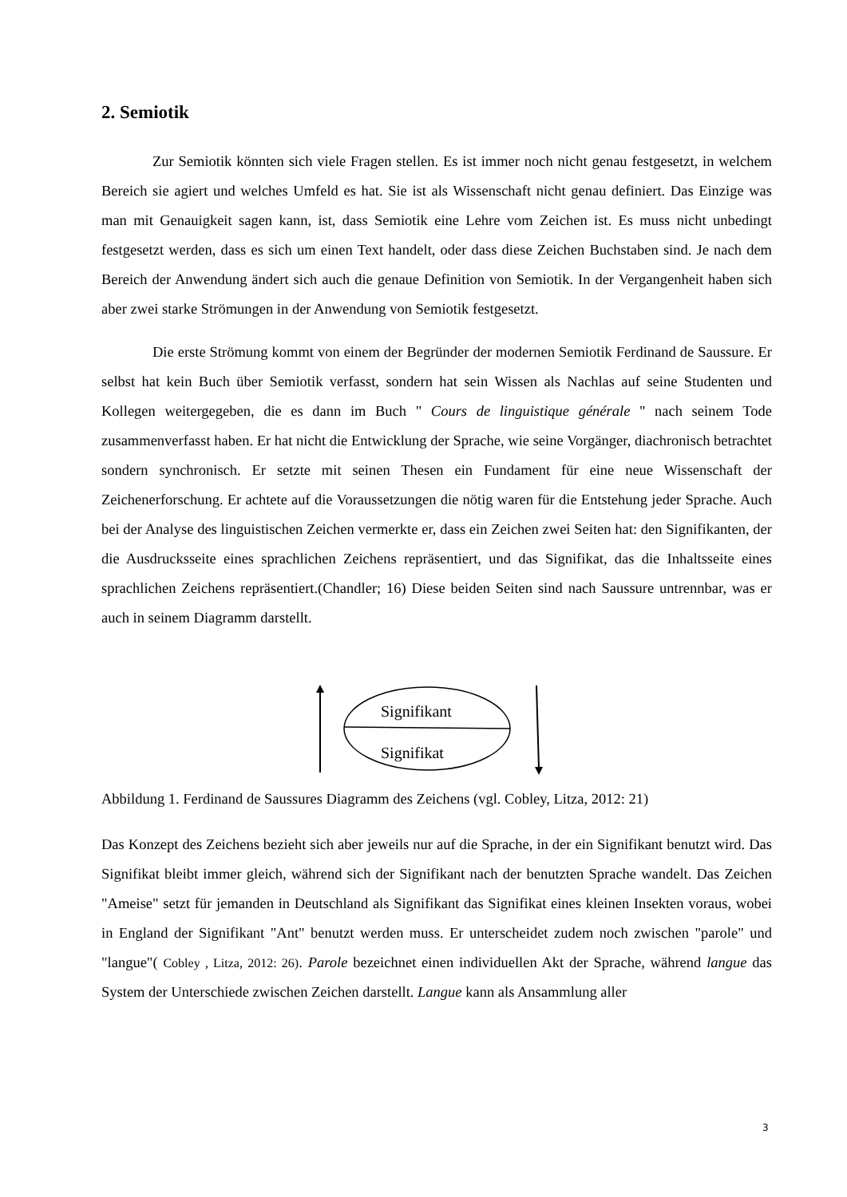2. Semiotik
Zur Semiotik könnten sich viele Fragen stellen. Es ist immer noch nicht genau festgesetzt, in welchem Bereich sie agiert und welches Umfeld es hat. Sie ist als Wissenschaft nicht genau definiert. Das Einzige was man mit Genauigkeit sagen kann, ist, dass Semiotik eine Lehre vom Zeichen ist. Es muss nicht unbedingt festgesetzt werden, dass es sich um einen Text handelt, oder dass diese Zeichen Buchstaben sind. Je nach dem Bereich der Anwendung ändert sich auch die genaue Definition von Semiotik. In der Vergangenheit haben sich aber zwei starke Strömungen in der Anwendung von Semiotik festgesetzt.
Die erste Strömung kommt von einem der Begründer der modernen Semiotik Ferdinand de Saussure. Er selbst hat kein Buch über Semiotik verfasst, sondern hat sein Wissen als Nachlas auf seine Studenten und Kollegen weitergegeben, die es dann im Buch " Cours de linguistique générale " nach seinem Tode zusammenverfasst haben. Er hat nicht die Entwicklung der Sprache, wie seine Vorgänger, diachronisch betrachtet sondern synchronisch. Er setzte mit seinen Thesen ein Fundament für eine neue Wissenschaft der Zeichenerforschung. Er achtete auf die Voraussetzungen die nötig waren für die Entstehung jeder Sprache. Auch bei der Analyse des linguistischen Zeichen vermerkte er, dass ein Zeichen zwei Seiten hat: den Signifikanten, der die Ausdrucksseite eines sprachlichen Zeichens repräsentiert, und das Signifikat, das die Inhaltsseite eines sprachlichen Zeichens repräsentiert.(Chandler; 16) Diese beiden Seiten sind nach Saussure untrennbar, was er auch in seinem Diagramm darstellt.
Signifikant
Signifikat
Abbildung 1. Ferdinand de Saussures Diagramm des Zeichens (vgl. Cobley, Litza, 2012: 21)
Das Konzept des Zeichens bezieht sich aber jeweils nur auf die Sprache, in der ein Signifikant benutzt wird. Das Signifikat bleibt immer gleich, während sich der Signifikant nach der benutzten Sprache wandelt. Das Zeichen "Ameise" setzt für jemanden in Deutschland als Signifikant das Signifikat eines kleinen Insekten voraus, wobei in England der Signifikant "Ant" benutzt werden muss. Er unterscheidet zudem noch zwischen "parole" und "langue"( Cobley , Litza, 2012: 26). Parole bezeichnet einen individuellen Akt der Sprache, während langue das System der Unterschiede zwischen Zeichen darstellt. Langue kann als Ansammlung aller
3